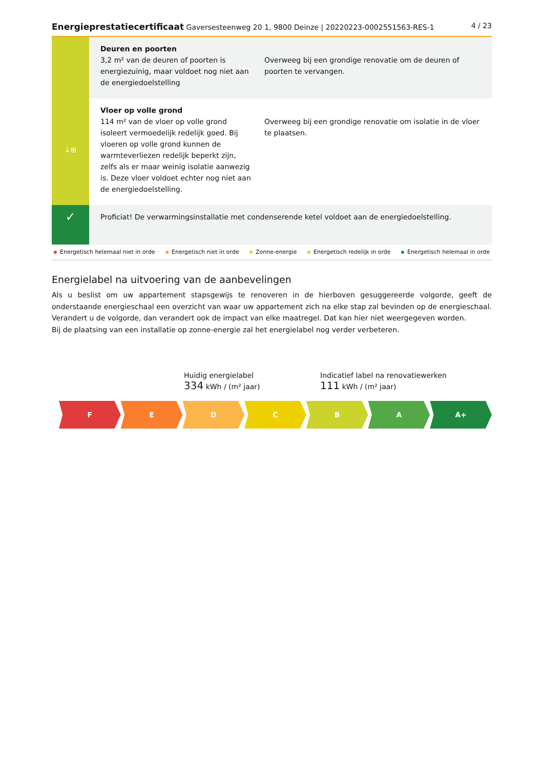Energieprestatiecertificaat Gaversesteenweg 20 1, 9800 Deinze | 20220223-0002551563-RES-1 4 / 23
| | Deuren en poorten 3,2 m² van de deuren of poorten is energiezuinig, maar voldoet nog niet aan de energiedoelstelling | Overweeg bij een grondige renovatie om de deuren of poorten te vervangen. |
| ↓⊞ | Vloer op volle grond 114 m² van de vloer op volle grond isoleert vermoedelijk redelijk goed. Bij vloeren op volle grond kunnen de warmteverliezen redelijk beperkt zijn, zelfs als er maar weinig isolatie aanwezig is. Deze vloer voldoet echter nog niet aan de energiedoelstelling. | Overweeg bij een grondige renovatie om isolatie in de vloer te plaatsen. |
| ✓ | Proficiat! De verwarmingsinstallatie met condenserende ketel voldoet aan de energiedoelstelling. | |
Energetisch helemaal niet in orde Energetisch niet in orde Zonne-energie Energetisch redelijk in orde Energetisch helemaal in orde
Energielabel na uitvoering van de aanbevelingen
Als u beslist om uw appartement stapsgewijs te renoveren in de hierboven gesuggereerde volgorde, geeft de onderstaande energieschaal een overzicht van waar uw appartement zich na elke stap zal bevinden op de energieschaal. Verandert u de volgorde, dan verandert ook de impact van elke maatregel. Dat kan hier niet weergegeven worden.
Bij de plaatsing van een installatie op zonne-energie zal het energielabel nog verder verbeteren.
Huidig energielabel
334 kWh / (m² jaar)
Indicatief label na renovatiewerken
111 kWh / (m² jaar)
F E D C B A A+